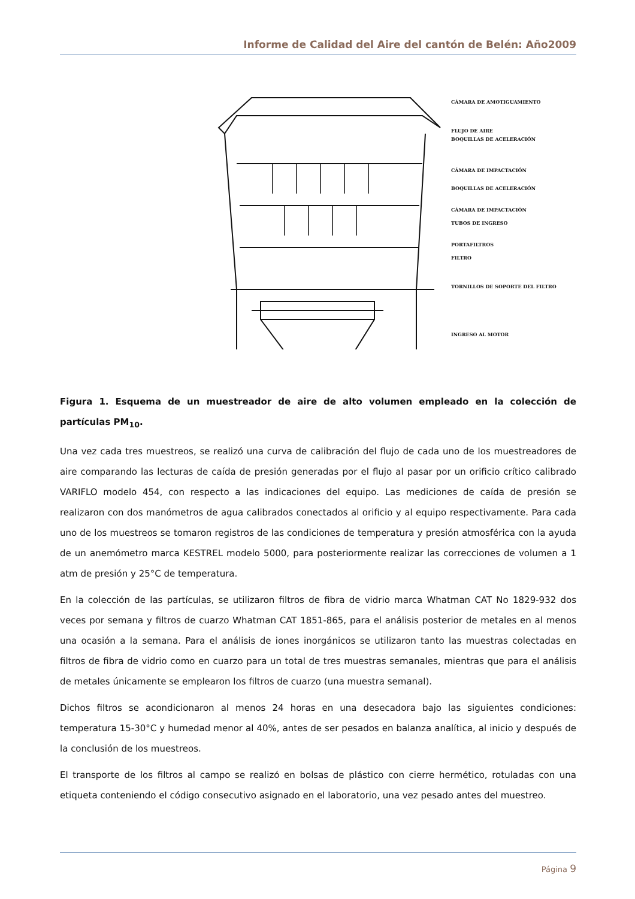Informe de Calidad del Aire del cantón de Belén: Año2009
CÁMARA DE AMOTIGUAMIENTO
FLUJO DE AIRE
BOQUILLAS DE ACELERACIÓN
CÁMARA DE IMPACTACIÓN
BOQUILLAS DE ACELERACIÓN
CÁMARA DE IMPACTACIÓN
TUBOS DE INGRESO
PORTAFILTROS
FILTRO
TORNILLOS DE SOPORTE DEL FILTRO
INGRESO AL MOTOR
Figura 1. Esquema de un muestreador de aire de alto volumen empleado en la colección de partículas PM<sub>10</sub>.
Una vez cada tres muestreos, se realizó una curva de calibración del flujo de cada uno de los muestreadores de aire comparando las lecturas de caída de presión generadas por el flujo al pasar por un orificio crítico calibrado VARIFLO modelo 454, con respecto a las indicaciones del equipo. Las mediciones de caída de presión se realizaron con dos manómetros de agua calibrados conectados al orificio y al equipo respectivamente. Para cada uno de los muestreos se tomaron registros de las condiciones de temperatura y presión atmosférica con la ayuda de un anemómetro marca KESTREL modelo 5000, para posteriormente realizar las correcciones de volumen a 1 atm de presión y 25°C de temperatura.
En la colección de las partículas, se utilizaron filtros de fibra de vidrio marca Whatman CAT No 1829-932 dos veces por semana y filtros de cuarzo Whatman CAT 1851-865, para el análisis posterior de metales en al menos una ocasión a la semana. Para el análisis de iones inorgánicos se utilizaron tanto las muestras colectadas en filtros de fibra de vidrio como en cuarzo para un total de tres muestras semanales, mientras que para el análisis de metales únicamente se emplearon los filtros de cuarzo (una muestra semanal).
Dichos filtros se acondicionaron al menos 24 horas en una desecadora bajo las siguientes condiciones: temperatura 15-30°C y humedad menor al 40%, antes de ser pesados en balanza analítica, al inicio y después de la conclusión de los muestreos.
El transporte de los filtros al campo se realizó en bolsas de plástico con cierre hermético, rotuladas con una etiqueta conteniendo el código consecutivo asignado en el laboratorio, una vez pesado antes del muestreo.
Página 9